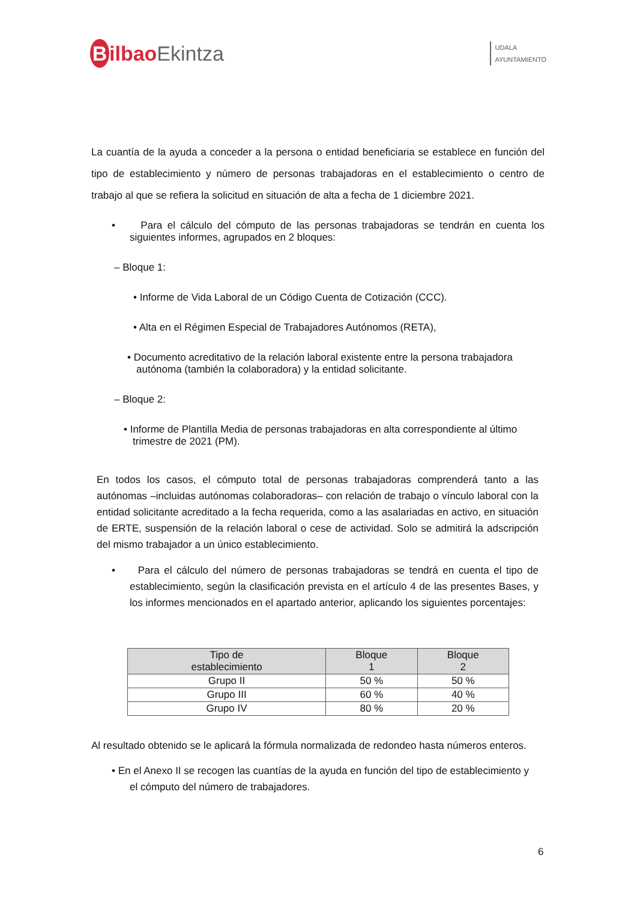Bilbao Ekintza
UDALA
AYUNTAMIENTO
La cuantía de la ayuda a conceder a la persona o entidad beneficiaria se establece en función del tipo de establecimiento y número de personas trabajadoras en el establecimiento o centro de trabajo al que se refiera la solicitud en situación de alta a fecha de 1 diciembre 2021.
• Para el cálculo del cómputo de las personas trabajadoras se tendrán en cuenta los siguientes informes, agrupados en 2 bloques:
– Bloque 1:
• Informe de Vida Laboral de un Código Cuenta de Cotización (CCC).
• Alta en el Régimen Especial de Trabajadores Autónomos (RETA),
• Documento acreditativo de la relación laboral existente entre la persona trabajadora autónoma (también la colaboradora) y la entidad solicitante.
– Bloque 2:
• Informe de Plantilla Media de personas trabajadoras en alta correspondiente al último trimestre de 2021 (PM).
En todos los casos, el cómputo total de personas trabajadoras comprenderá tanto a las autónomas –incluidas autónomas colaboradoras– con relación de trabajo o vínculo laboral con la entidad solicitante acreditado a la fecha requerida, como a las asalariadas en activo, en situación de ERTE, suspensión de la relación laboral o cese de actividad. Solo se admitirá la adscripción del mismo trabajador a un único establecimiento.
• Para el cálculo del número de personas trabajadoras se tendrá en cuenta el tipo de establecimiento, según la clasificación prevista en el artículo 4 de las presentes Bases, y los informes mencionados en el apartado anterior, aplicando los siguientes porcentajes:
| Tipo de establecimiento | Bloque 1 | Bloque 2 |
| --- | --- | --- |
| Grupo II | 50 % | 50 % |
| Grupo III | 60 % | 40 % |
| Grupo IV | 80 % | 20 % |
Al resultado obtenido se le aplicará la fórmula normalizada de redondeo hasta números enteros.
• En el Anexo II se recogen las cuantías de la ayuda en función del tipo de establecimiento y el cómputo del número de trabajadores.
6